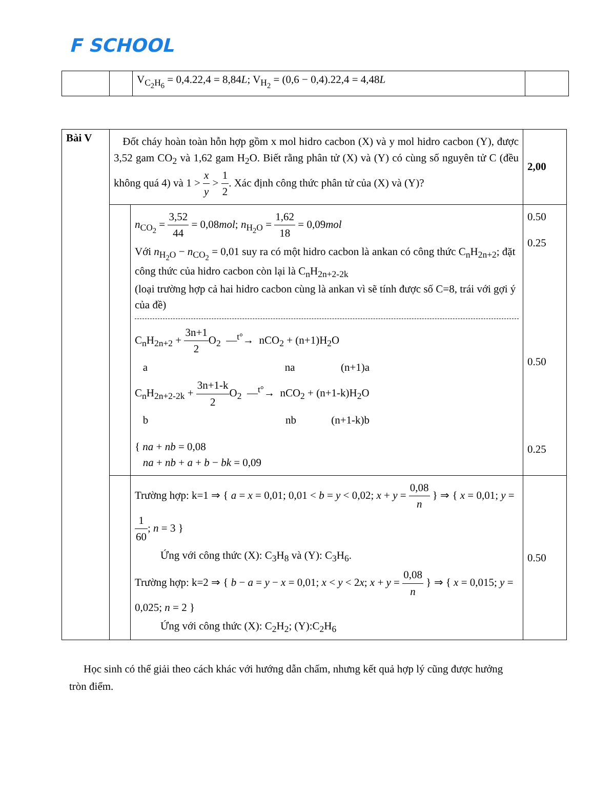F SCHOOL
| | | V<sub>C<sub>2</sub>H<sub>6</sub></sub> = 0,4.22,4 = 8,84 L ; V<sub>H<sub>2</sub></sub> = (0,6 − 0,4).22,4 = 4,48 L | |
| Bài V | Đốt cháy hoàn toàn hỗn hợp gồm x mol hidro cacbon (X) và y mol hidro cacbon (Y), được 3,52 gam CO<sub>2</sub> và 1,62 gam H<sub>2</sub>O. Biết rằng phân tử (X) và (Y) có cùng số nguyên tử C (đều không quá 4) và 1 > x y > 1 2 . Xác định công thức phân tử của (X) và (Y)? | | 2,00 |
| | | n<sub>CO<sub>2</sub></sub> = 3,52 44 = 0,08 mol ; n<sub>H<sub>2</sub>O</sub> = 1,62 18 = 0,09 mol Với n<sub>H<sub>2</sub>O</sub> − n<sub>CO<sub>2</sub></sub> = 0,01 suy ra có một hidro cacbon là ankan có công thức C<sub>n</sub>H<sub>2n+2</sub>; đặt công thức của hidro cacbon còn lại là C<sub>n</sub>H<sub>2n+2-2k</sub> (loại trường hợp cả hai hidro cacbon cùng là ankan vì sẽ tính được số C=8, trái với gợi ý của đề) C<sub>n</sub>H<sub>2n+2</sub> + 3n+1 2 O<sub>2</sub> —<sup>t°</sup>→ nCO<sub>2</sub> + (n+1)H<sub>2</sub>O a na (n+1)a C<sub>n</sub>H<sub>2n+2-2k</sub> + 3n+1-k 2 O<sub>2</sub> —<sup>t°</sup>→ nCO<sub>2</sub> + (n+1-k)H<sub>2</sub>O b nb (n+1-k)b { na + nb = 0,08 na + nb + a + b − bk = 0,09 | 0.50 0.25 0.50 0.25 |
| | | Trường hợp: k=1 ⇒ { a = x = 0,01; 0,01 < b = y < 0,02; x + y = 0,08 n } ⇒ { x = 0,01; y = 1 60 ; n = 3 } Ứng với công thức (X): C<sub>3</sub>H<sub>8</sub> và (Y): C<sub>3</sub>H<sub>6</sub>. Trường hợp: k=2 ⇒ { b − a = y − x = 0,01; x < y < 2 x ; x + y = 0,08 n } ⇒ { x = 0,015; y = 0,025; n = 2 } Ứng với công thức (X): C<sub>2</sub>H<sub>2</sub>; (Y):C<sub>2</sub>H<sub>6</sub> | 0.50 |
Học sinh có thể giải theo cách khác với hướng dẫn chấm, nhưng kết quả hợp lý cũng được hưởng tròn điểm.